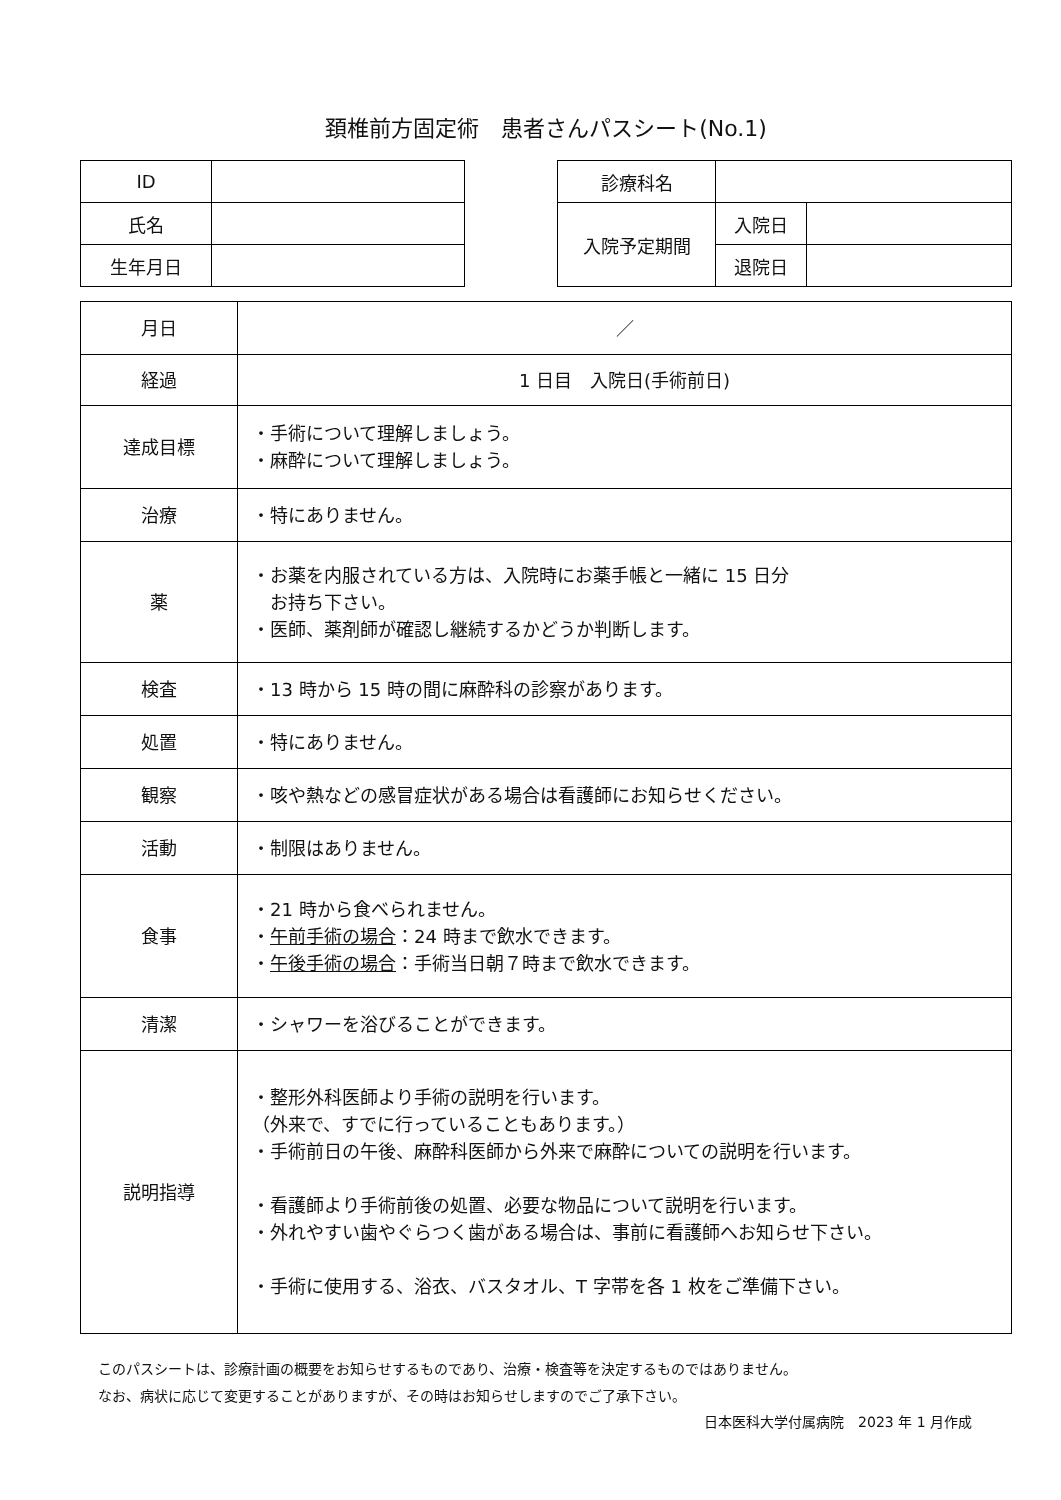頚椎前方固定術　患者さんパスシート(No.1)
| ID | |
| 氏名 | |
| 生年月日 | |
| 診療科名 | | |
| 入院予定期間 | 入院日 | |
| | 退院日 | |
| 月日 | ／ |
| 経過 | 1 日目 入院日(手術前日) |
| 達成目標 | ・手術について理解しましょう。 ・麻酔について理解しましょう。 |
| 治療 | ・特にありません。 |
| 薬 | ・お薬を内服されている方は、入院時にお薬手帳と一緒に 15 日分 お持ち下さい。 ・医師、薬剤師が確認し継続するかどうか判断します。 |
| 検査 | ・13 時から 15 時の間に麻酔科の診察があります。 |
| 処置 | ・特にありません。 |
| 観察 | ・咳や熱などの感冒症状がある場合は看護師にお知らせください。 |
| 活動 | ・制限はありません。 |
| 食事 | ・21 時から食べられません。 ・ 午前手術の場合 ：24 時まで飲水できます。 ・ 午後手術の場合 ：手術当日朝７時まで飲水できます。 |
| 清潔 | ・シャワーを浴びることができます。 |
| 説明指導 | ・整形外科医師より手術の説明を行います。 （外来で、すでに行っていることもあります。） ・手術前日の午後、麻酔科医師から外来で麻酔についての説明を行います。 ・看護師より手術前後の処置、必要な物品について説明を行います。 ・外れやすい歯やぐらつく歯がある場合は、事前に看護師へお知らせ下さい。 ・手術に使用する、浴衣、バスタオル、T 字帯を各 1 枚をご準備下さい。 |
このパスシートは、診療計画の概要をお知らせするものであり、治療・検査等を決定するものではありません。
なお、病状に応じて変更することがありますが、その時はお知らせしますのでご了承下さい。
日本医科大学付属病院　2023 年 1 月作成